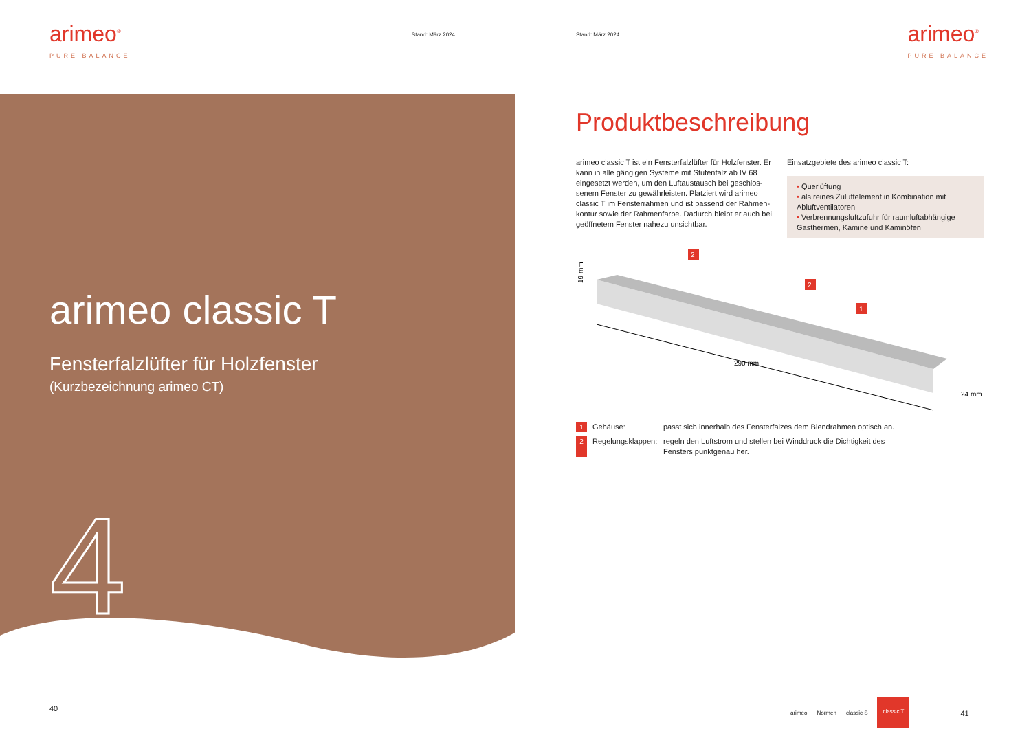arimeo<sup>®</sup>
PURE BALANCE
Stand: März 2024
arimeo classic T
Fensterfalzlüfter für Holzfenster
(Kurzbezeichnung arimeo CT)
4
40
Stand: März 2024
arimeo<sup>®</sup>
PURE BALANCE
Produktbeschreibung
arimeo classic T ist ein Fensterfalzlüfter für Holzfenster. Er kann in alle gängigen Systeme mit Stufenfalz ab IV 68 eingesetzt werden, um den Luftaustausch bei geschlos­senem Fenster zu gewährleisten. Platziert wird arimeo classic T im Fensterrahmen und ist passend der Rahmen­kontur sowie der Rahmenfarbe. Dadurch bleibt er auch bei geöffnetem Fenster nahezu unsichtbar.
Einsatzgebiete des arimeo classic T:
• Querlüftung
• als reines Zuluftelement in Kombination mit Abluftventilatoren
• Verbrennungsluftzufuhr für raumluftabhängige Gasthermen, Kamine und Kaminöfen
290 mm
19 mm
24 mm
2
2
1
1 Gehäuse: passt sich innerhalb des Fensterfalzes dem Blendrahmen optisch an. 2 Regelungsklappen: regeln den Luftstrom und stellen bei Winddruck die Dichtigkeit des Fensters punktgenau her.
arimeo Normen classic S classic T 41